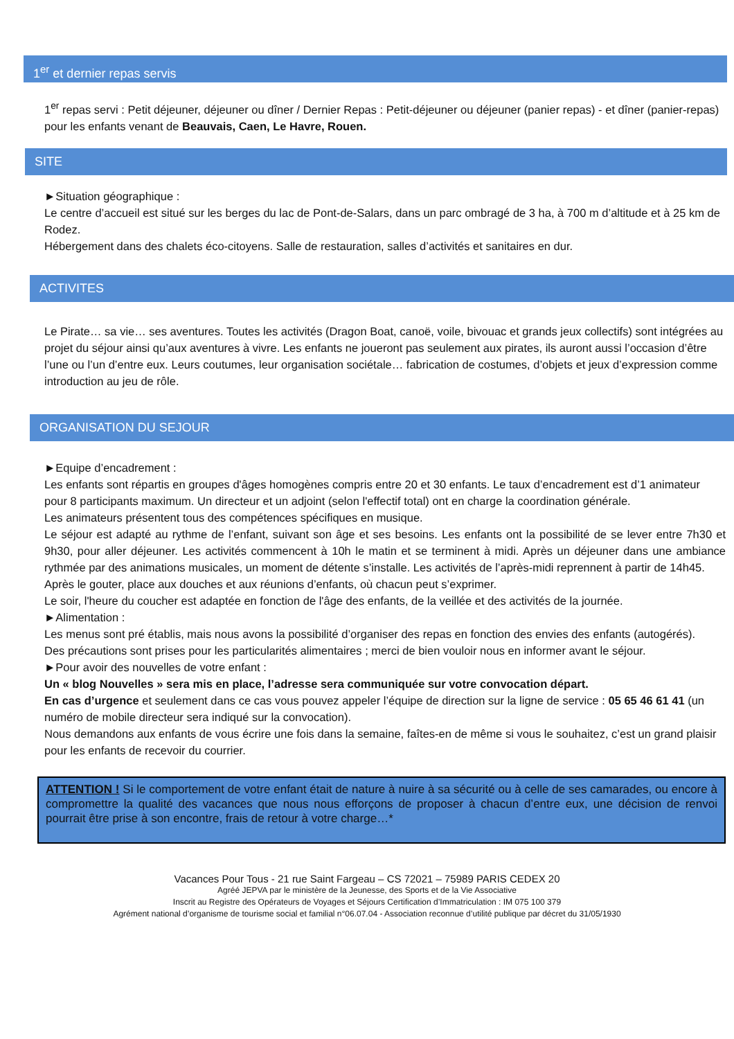1<sup>er</sup> et dernier repas servis
1<sup>er</sup> repas servi : Petit déjeuner, déjeuner ou dîner / Dernier Repas : Petit-déjeuner ou déjeuner (panier repas) - et dîner (panier-repas) pour les enfants venant de Beauvais, Caen, Le Havre, Rouen.
SITE
►Situation géographique :
Le centre d’accueil est situé sur les berges du lac de Pont-de-Salars, dans un parc ombragé de 3 ha, à 700 m d’altitude et à 25 km de Rodez.
Hébergement dans des chalets éco-citoyens. Salle de restauration, salles d’activités et sanitaires en dur.
ACTIVITES
Le Pirate… sa vie… ses aventures. Toutes les activités (Dragon Boat, canoë, voile, bivouac et grands jeux collectifs) sont intégrées au projet du séjour ainsi qu’aux aventures à vivre. Les enfants ne joueront pas seulement aux pirates, ils auront aussi l’occasion d’être l’une ou l’un d’entre eux. Leurs coutumes, leur organisation sociétale… fabrication de costumes, d’objets et jeux d’expression comme introduction au jeu de rôle.
ORGANISATION DU SEJOUR
►Equipe d’encadrement :
Les enfants sont répartis en groupes d'âges homogènes compris entre 20 et 30 enfants. Le taux d’encadrement est d’1 animateur pour 8 participants maximum. Un directeur et un adjoint (selon l'effectif total) ont en charge la coordination générale.
Les animateurs présentent tous des compétences spécifiques en musique.
Le séjour est adapté au rythme de l’enfant, suivant son âge et ses besoins. Les enfants ont la possibilité de se lever entre 7h30 et 9h30, pour aller déjeuner. Les activités commencent à 10h le matin et se terminent à midi. Après un déjeuner dans une ambiance rythmée par des animations musicales, un moment de détente s’installe. Les activités de l’après-midi reprennent à partir de 14h45.
Après le gouter, place aux douches et aux réunions d’enfants, où chacun peut s’exprimer.
Le soir, l'heure du coucher est adaptée en fonction de l'âge des enfants, de la veillée et des activités de la journée.
►Alimentation :
Les menus sont pré établis, mais nous avons la possibilité d’organiser des repas en fonction des envies des enfants (autogérés).
Des précautions sont prises pour les particularités alimentaires ; merci de bien vouloir nous en informer avant le séjour.
►Pour avoir des nouvelles de votre enfant :
Un « blog Nouvelles » sera mis en place, l’adresse sera communiquée sur votre convocation départ.
En cas d’urgence et seulement dans ce cas vous pouvez appeler l’équipe de direction sur la ligne de service : 05 65 46 61 41 (un numéro de mobile directeur sera indiqué sur la convocation).
Nous demandons aux enfants de vous écrire une fois dans la semaine, faîtes-en de même si vous le souhaitez, c’est un grand plaisir pour les enfants de recevoir du courrier.
ATTENTION ! Si le comportement de votre enfant était de nature à nuire à sa sécurité ou à celle de ses camarades, ou encore à compromettre la qualité des vacances que nous nous efforçons de proposer à chacun d’entre eux, une décision de renvoi pourrait être prise à son encontre, frais de retour à votre charge…*
Vacances Pour Tous - 21 rue Saint Fargeau – CS 72021 – 75989 PARIS CEDEX 20
Agréé JEPVA par le ministère de la Jeunesse, des Sports et de la Vie Associative
Inscrit au Registre des Opérateurs de Voyages et Séjours Certification d’Immatriculation : IM 075 100 379
Agrément national d’organisme de tourisme social et familial n°06.07.04 - Association reconnue d’utilité publique par décret du 31/05/1930